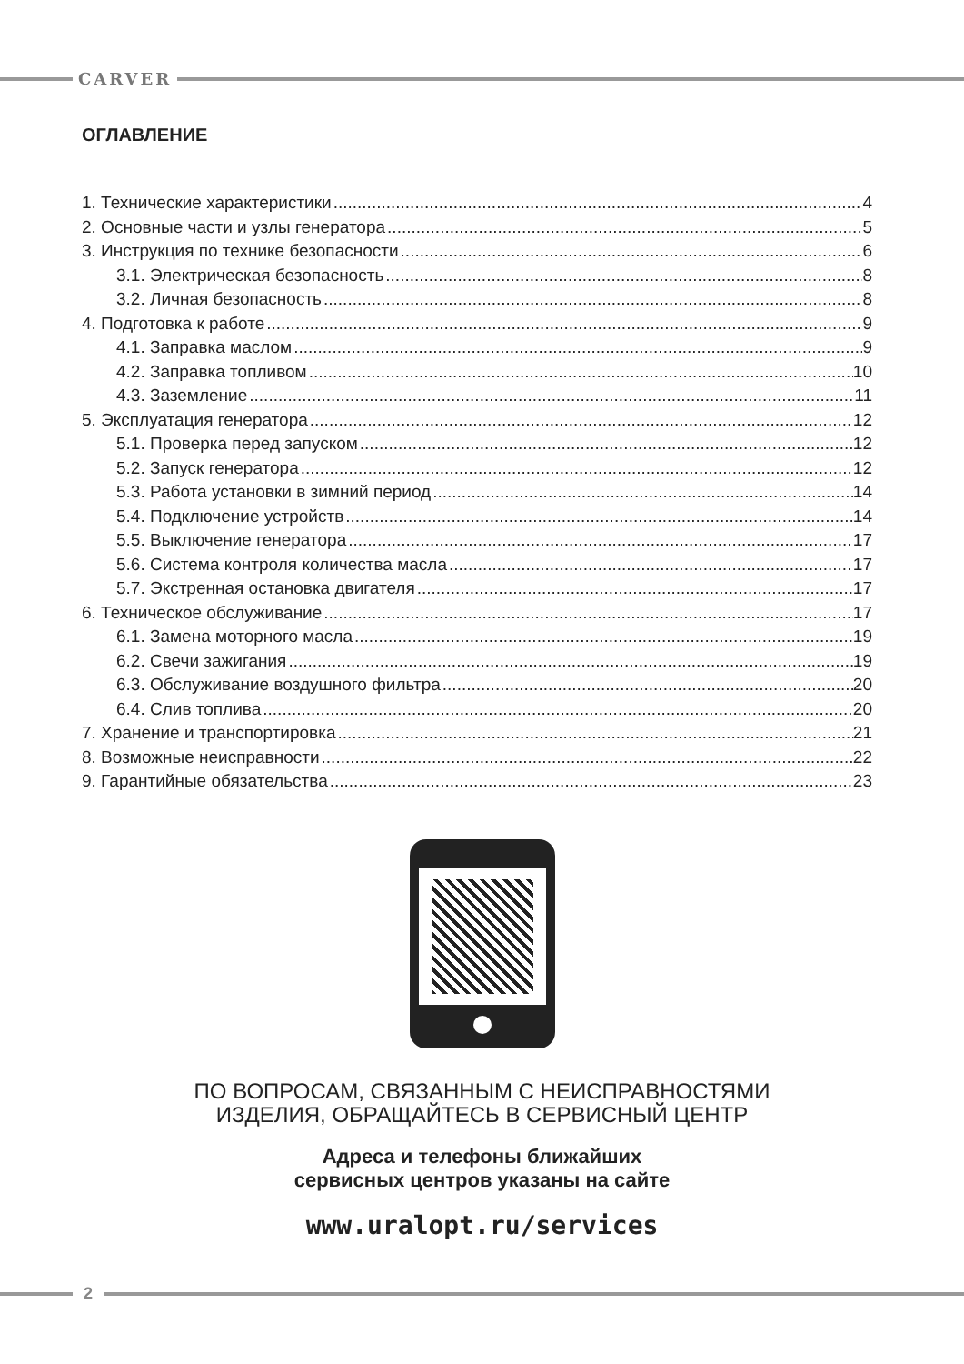CARVER
ОГЛАВЛЕНИЕ
1. Технические характеристики 4
2. Основные части и узлы генератора 5
3. Инструкция по технике безопасности 6
3.1. Электрическая безопасность 8
3.2. Личная безопасность 8
4. Подготовка к работе 9
4.1. Заправка маслом 9
4.2. Заправка топливом 10
4.3. Заземление 11
5. Эксплуатация генератора 12
5.1. Проверка перед запуском 12
5.2. Запуск генератора 12
5.3. Работа установки в зимний период 14
5.4. Подключение устройств 14
5.5. Выключение генератора 17
5.6. Система контроля количества масла 17
5.7. Экстренная остановка двигателя 17
6. Техническое обслуживание 17
6.1. Замена моторного масла 19
6.2. Свечи зажигания 19
6.3. Обслуживание воздушного фильтра 20
6.4. Слив топлива 20
7. Хранение и транспортировка 21
8. Возможные неисправности 22
9. Гарантийные обязательства 23
ПО ВОПРОСАМ, СВЯЗАННЫМ С НЕИСПРАВНОСТЯМИ
ИЗДЕЛИЯ, ОБРАЩАЙТЕСЬ В СЕРВИСНЫЙ ЦЕНТР
Адреса и телефоны ближайших
сервисных центров указаны на сайте
www.uralopt.ru/services
2